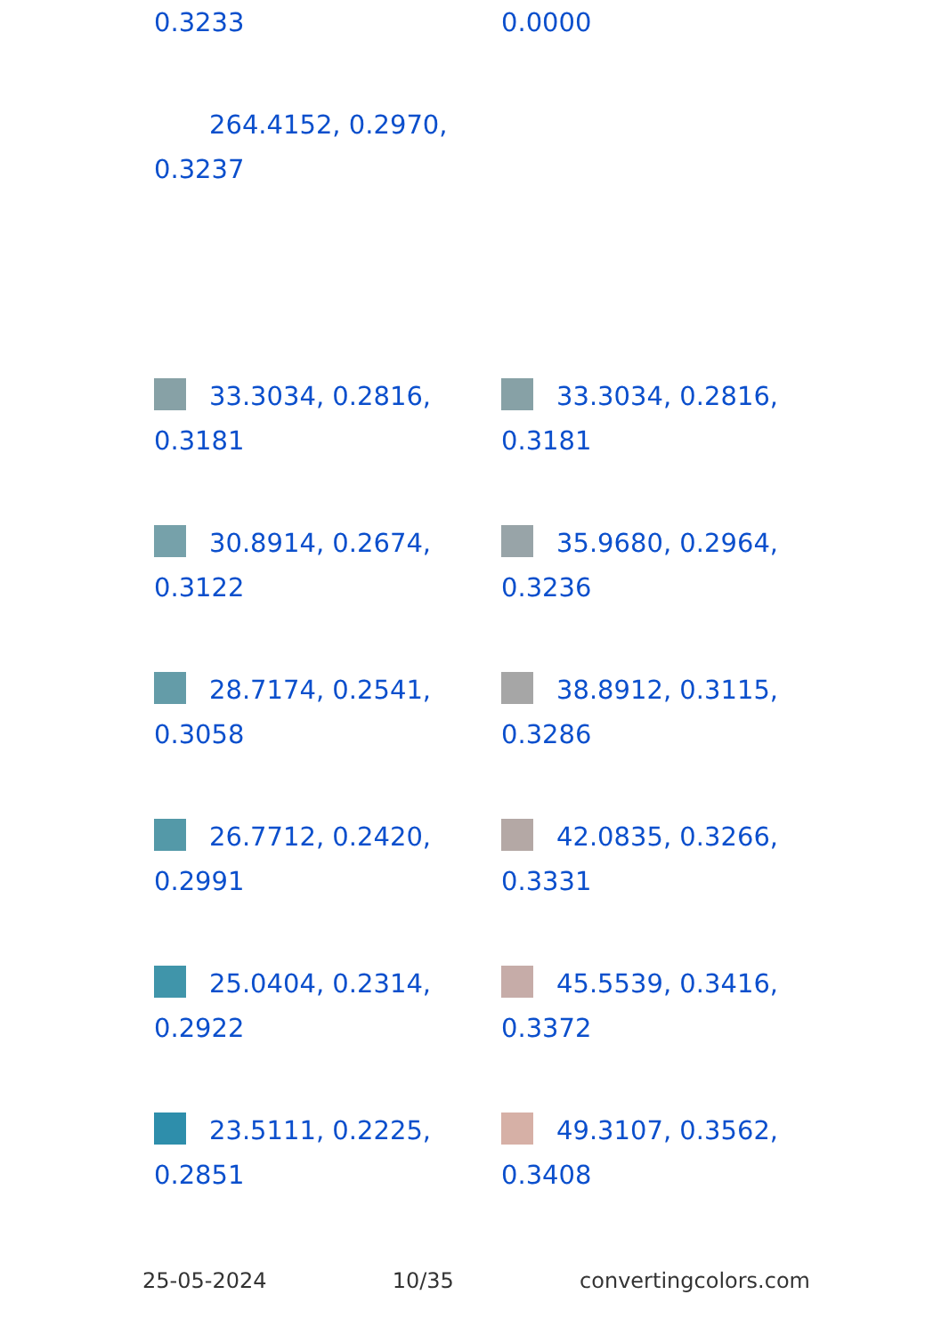0.3233 0.0000
264.4152, 0.2970, 0.3237
33.3034, 0.2816, 0.3181
33.3034, 0.2816, 0.3181
30.8914, 0.2674, 0.3122
35.9680, 0.2964, 0.3236
28.7174, 0.2541, 0.3058
38.8912, 0.3115, 0.3286
26.7712, 0.2420, 0.2991
42.0835, 0.3266, 0.3331
25.0404, 0.2314, 0.2922
45.5539, 0.3416, 0.3372
23.5111, 0.2225, 0.2851
49.3107, 0.3562, 0.3408
25-05-2024 10/35 convertingcolors.com